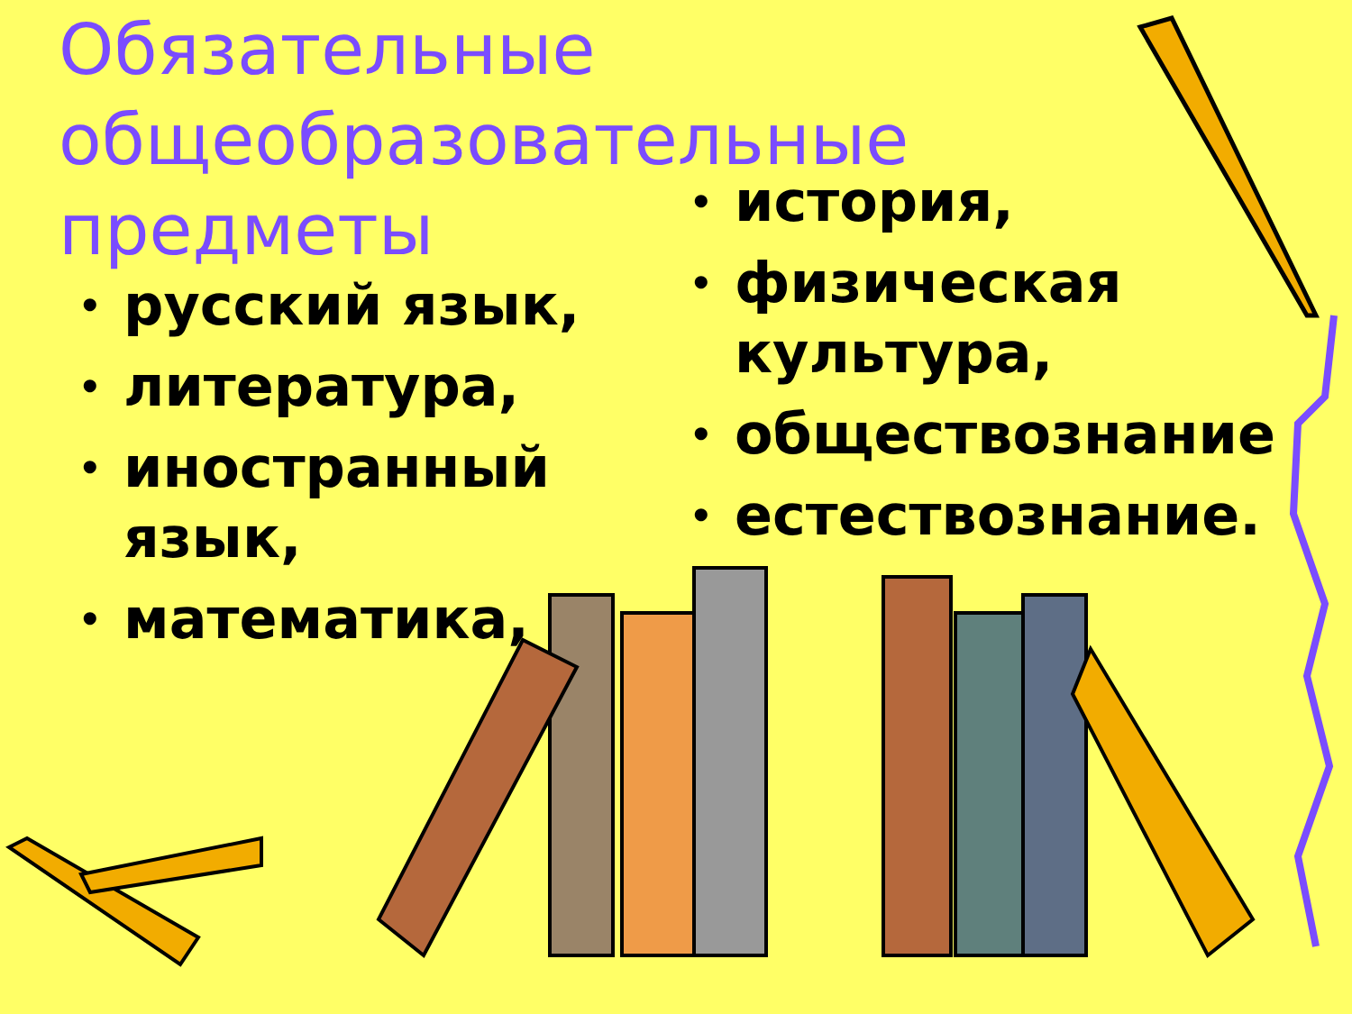Обязательные общеобразовательные предметы
• русский язык,
• литература,
• иностранный язык,
• математика,
• история,
• физическая культура,
• обществознание
• естествознание.